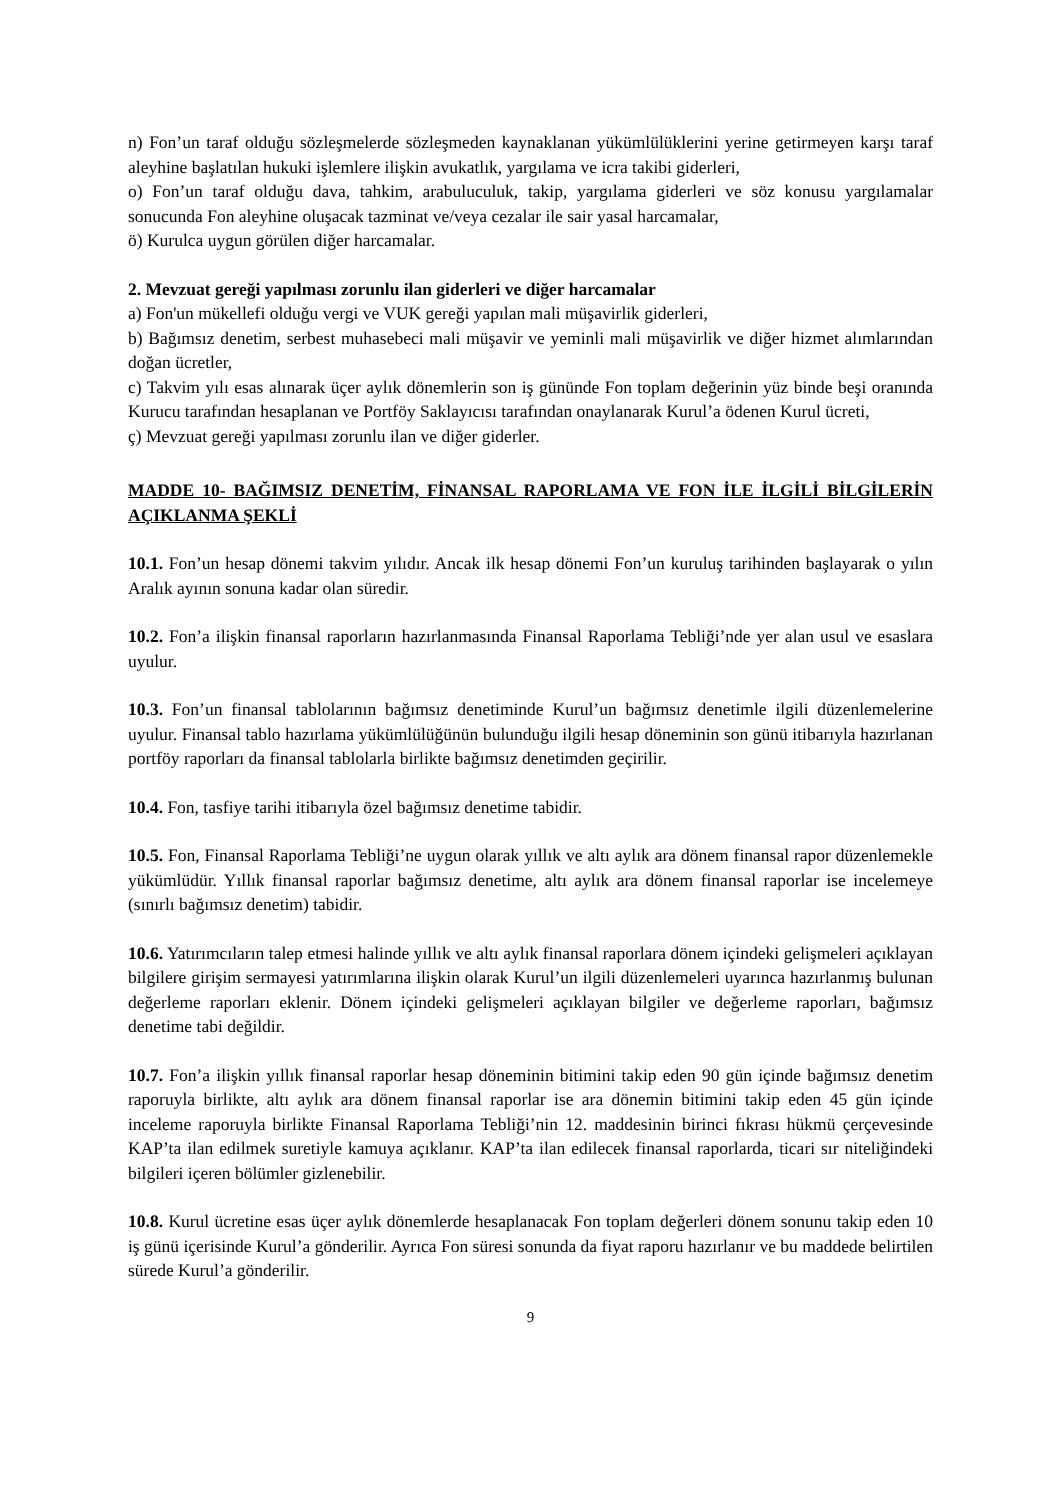n) Fon’un taraf olduğu sözleşmelerde sözleşmeden kaynaklanan yükümlülüklerini yerine getirmeyen karşı taraf aleyhine başlatılan hukuki işlemlere ilişkin avukatlık, yargılama ve icra takibi giderleri,
o) Fon’un taraf olduğu dava, tahkim, arabuluculuk, takip, yargılama giderleri ve söz konusu yargılamalar sonucunda Fon aleyhine oluşacak tazminat ve/veya cezalar ile sair yasal harcamalar,
ö) Kurulca uygun görülen diğer harcamalar.
2. Mevzuat gereği yapılması zorunlu ilan giderleri ve diğer harcamalar
a) Fon'un mükellefi olduğu vergi ve VUK gereği yapılan mali müşavirlik giderleri,
b) Bağımsız denetim, serbest muhasebeci mali müşavir ve yeminli mali müşavirlik ve diğer hizmet alımlarından doğan ücretler,
c) Takvim yılı esas alınarak üçer aylık dönemlerin son iş gününde Fon toplam değerinin yüz binde beşi oranında Kurucu tarafından hesaplanan ve Portföy Saklayıcısı tarafından onaylanarak Kurul’a ödenen Kurul ücreti,
ç) Mevzuat gereği yapılması zorunlu ilan ve diğer giderler.
MADDE 10- BAĞIMSIZ DENETİM, FİNANSAL RAPORLAMA VE FON İLE İLGİLİ BİLGİLERİN AÇIKLANMA ŞEKLİ
10.1. Fon’un hesap dönemi takvim yılıdır. Ancak ilk hesap dönemi Fon’un kuruluş tarihinden başlayarak o yılın Aralık ayının sonuna kadar olan süredir.
10.2. Fon’a ilişkin finansal raporların hazırlanmasında Finansal Raporlama Tebliği’nde yer alan usul ve esaslara uyulur.
10.3. Fon’un finansal tablolarının bağımsız denetiminde Kurul’un bağımsız denetimle ilgili düzenlemelerine uyulur. Finansal tablo hazırlama yükümlülüğünün bulunduğu ilgili hesap döneminin son günü itibarıyla hazırlanan portföy raporları da finansal tablolarla birlikte bağımsız denetimden geçirilir.
10.4. Fon, tasfiye tarihi itibarıyla özel bağımsız denetime tabidir.
10.5. Fon, Finansal Raporlama Tebliği’ne uygun olarak yıllık ve altı aylık ara dönem finansal rapor düzenlemekle yükümlüdür. Yıllık finansal raporlar bağımsız denetime, altı aylık ara dönem finansal raporlar ise incelemeye (sınırlı bağımsız denetim) tabidir.
10.6. Yatırımcıların talep etmesi halinde yıllık ve altı aylık finansal raporlara dönem içindeki gelişmeleri açıklayan bilgilere girişim sermayesi yatırımlarına ilişkin olarak Kurul’un ilgili düzenlemeleri uyarınca hazırlanmış bulunan değerleme raporları eklenir. Dönem içindeki gelişmeleri açıklayan bilgiler ve değerleme raporları, bağımsız denetime tabi değildir.
10.7. Fon’a ilişkin yıllık finansal raporlar hesap döneminin bitimini takip eden 90 gün içinde bağımsız denetim raporuyla birlikte, altı aylık ara dönem finansal raporlar ise ara dönemin bitimini takip eden 45 gün içinde inceleme raporuyla birlikte Finansal Raporlama Tebliği’nin 12. maddesinin birinci fıkrası hükmü çerçevesinde KAP’ta ilan edilmek suretiyle kamuya açıklanır. KAP’ta ilan edilecek finansal raporlarda, ticari sır niteliğindeki bilgileri içeren bölümler gizlenebilir.
10.8. Kurul ücretine esas üçer aylık dönemlerde hesaplanacak Fon toplam değerleri dönem sonunu takip eden 10 iş günü içerisinde Kurul’a gönderilir. Ayrıca Fon süresi sonunda da fiyat raporu hazırlanır ve bu maddede belirtilen sürede Kurul’a gönderilir.
9